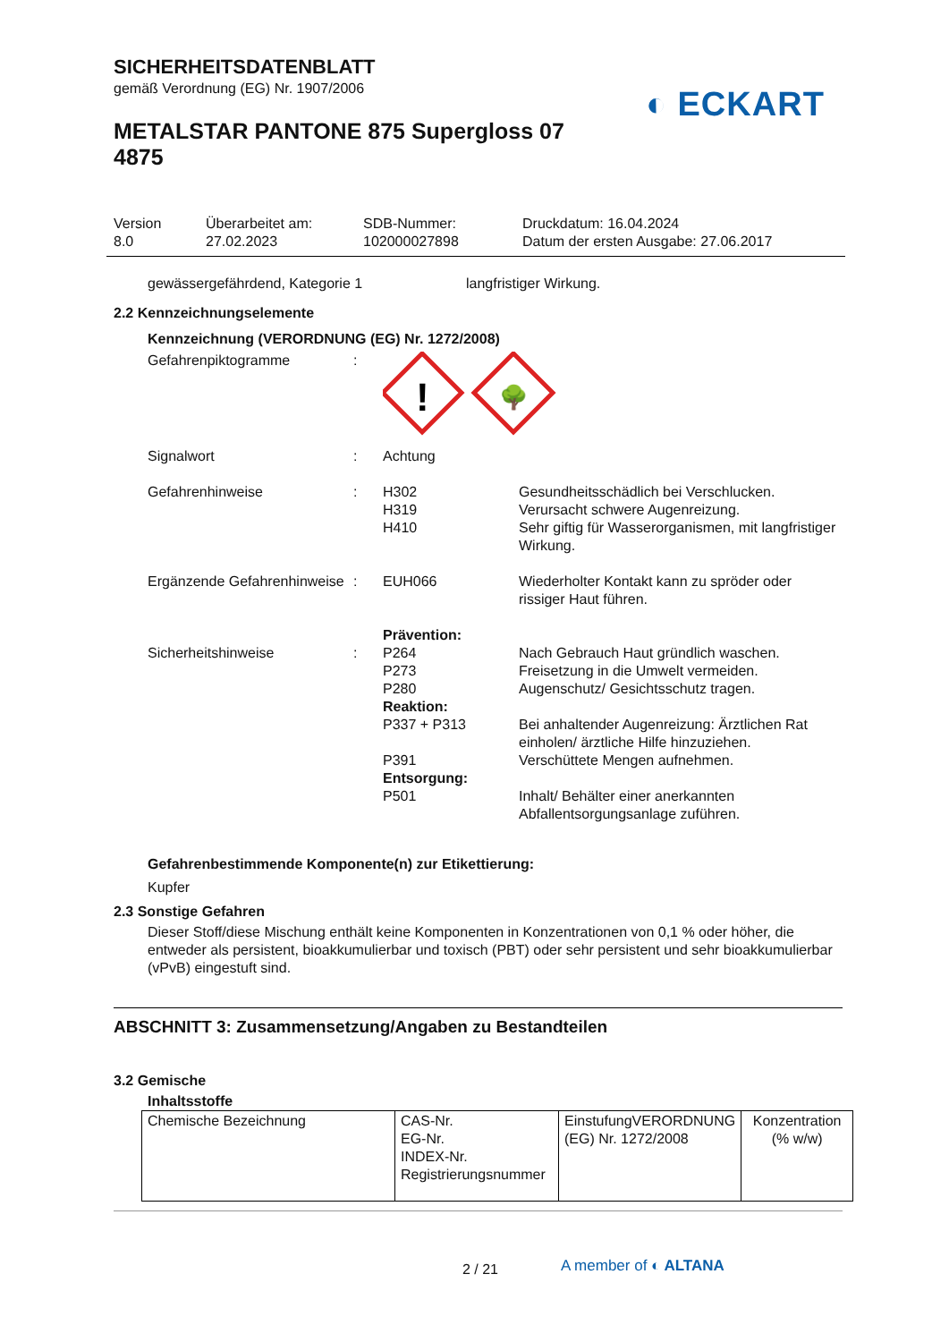SICHERHEITSDATENBLATT
gemäß Verordnung (EG) Nr. 1907/2006
METALSTAR PANTONE 875 Supergloss 07 4875
◐ ECKART
Version
8.0
Überarbeitet am:
27.02.2023
SDB-Nummer:
102000027898
Druckdatum: 16.04.2024
Datum der ersten Ausgabe: 27.06.2017
gewässergefährdend, Kategorie 1 langfristiger Wirkung.
2.2 Kennzeichnungselemente
Kennzeichnung (VERORDNUNG (EG) Nr. 1272/2008)
Gefahrenpiktogramme :
!
🌳
Signalwort : Achtung
Gefahrenhinweise : H302
H319
H410
Gesundheitsschädlich bei Verschlucken.
Verursacht schwere Augenreizung.
Sehr giftig für Wasserorganismen, mit langfristiger Wirkung.
Ergänzende Gefahrenhinweise
: EUH066 Wiederholter Kontakt kann zu spröder oder rissiger Haut führen.
Sicherheitshinweise :
Prävention:
P264
P273
P280
Nach Gebrauch Haut gründlich waschen.
Freisetzung in die Umwelt vermeiden.
Augenschutz/ Gesichtsschutz tragen.
Reaktion:
P337 + P313 Bei anhaltender Augenreizung: Ärztlichen Rat einholen/ ärztliche Hilfe hinzuziehen.
P391 Verschüttete Mengen aufnehmen.
Entsorgung:
P501 Inhalt/ Behälter einer anerkannten Abfallentsorgungsanlage zuführen.
Gefahrenbestimmende Komponente(n) zur Etikettierung:
Kupfer
2.3 Sonstige Gefahren
Dieser Stoff/diese Mischung enthält keine Komponenten in Konzentrationen von 0,1 % oder höher, die entweder als persistent, bioakkumulierbar und toxisch (PBT) oder sehr persistent und sehr bioakkumulierbar (vPvB) eingestuft sind.
ABSCHNITT 3: Zusammensetzung/Angaben zu Bestandteilen
3.2 Gemische
Inhaltsstoffe
| Chemische Bezeichnung | CAS-Nr. EG-Nr. INDEX-Nr. Registrierungsnummer | EinstufungVERORDNUNG (EG) Nr. 1272/2008 | Konzentration (% w/w) |
2 / 21
A member of ◐ ALTANA